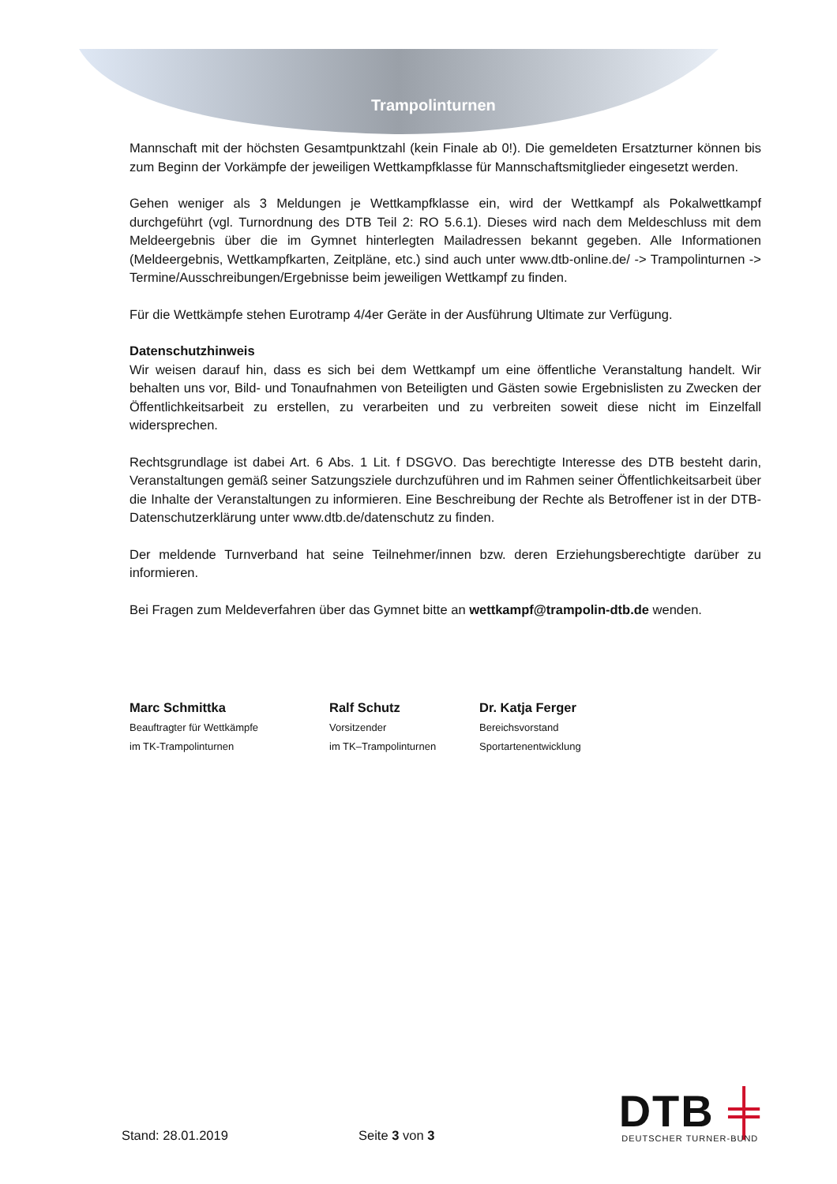Trampolinturnen
Mannschaft mit der höchsten Gesamtpunktzahl (kein Finale ab 0!). Die gemeldeten Ersatzturner können bis zum Beginn der Vorkämpfe der jeweiligen Wettkampfklasse für Mannschaftsmitglieder eingesetzt werden.
Gehen weniger als 3 Meldungen je Wettkampfklasse ein, wird der Wettkampf als Pokalwettkampf durchgeführt (vgl. Turnordnung des DTB Teil 2: RO 5.6.1). Dieses wird nach dem Meldeschluss mit dem Meldeergebnis über die im Gymnet hinterlegten Mailadressen bekannt gegeben. Alle Informationen (Meldeergebnis, Wettkampfkarten, Zeitpläne, etc.) sind auch unter www.dtb-online.de/ -> Trampolinturnen -> Termine/Ausschreibungen/Ergebnisse beim jeweiligen Wettkampf zu finden.
Für die Wettkämpfe stehen Eurotramp 4/4er Geräte in der Ausführung Ultimate zur Verfügung.
Datenschutzhinweis
Wir weisen darauf hin, dass es sich bei dem Wettkampf um eine öffentliche Veranstaltung handelt. Wir behalten uns vor, Bild- und Tonaufnahmen von Beteiligten und Gästen sowie Ergebnislisten zu Zwecken der Öffentlichkeitsarbeit zu erstellen, zu verarbeiten und zu verbreiten soweit diese nicht im Einzelfall widersprechen.
Rechtsgrundlage ist dabei Art. 6 Abs. 1 Lit. f DSGVO. Das berechtigte Interesse des DTB besteht darin, Veranstaltungen gemäß seiner Satzungsziele durchzuführen und im Rahmen seiner Öffentlichkeitsarbeit über die Inhalte der Veranstaltungen zu informieren. Eine Beschreibung der Rechte als Betroffener ist in der DTB-Datenschutzerklärung unter www.dtb.de/datenschutz zu finden.
Der meldende Turnverband hat seine Teilnehmer/innen bzw. deren Erziehungsberechtigte darüber zu informieren.
Bei Fragen zum Meldeverfahren über das Gymnet bitte an wettkampf@trampolin-dtb.de wenden.
Marc Schmittka
Beauftragter für Wettkämpfe
im TK-Trampolinturnen
Ralf Schutz
Vorsitzender
im TK–Trampolinturnen
Dr. Katja Ferger
Bereichsvorstand
Sportartenentwicklung
Stand: 28.01.2019
Seite 3 von 3
DTB ╪
DEUTSCHER TURNER-BUND